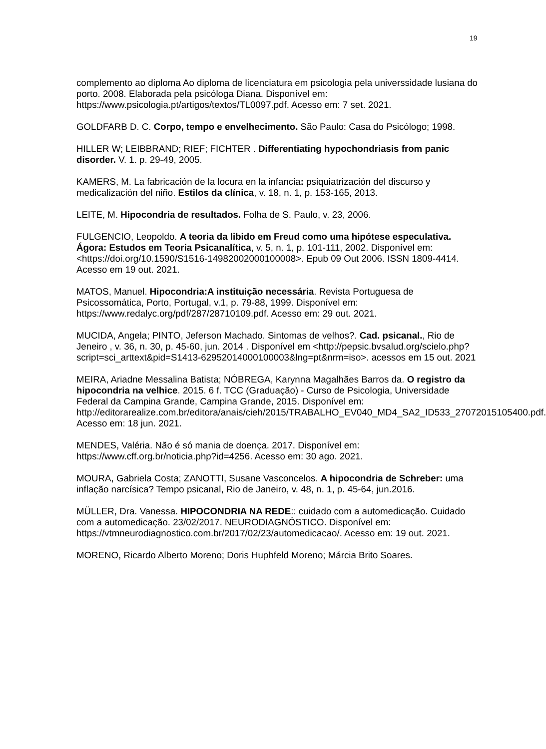19
complemento ao diploma Ao diploma de licenciatura em psicologia pela universsidade lusiana do porto. 2008. Elaborada pela psicóloga Diana. Disponível em: https://www.psicologia.pt/artigos/textos/TL0097.pdf. Acesso em: 7 set. 2021.
GOLDFARB D. C. Corpo, tempo e envelhecimento. São Paulo: Casa do Psicólogo; 1998.
HILLER W; LEIBBRAND; RIEF; FICHTER . Differentiating hypochondriasis from panic disorder. V. 1. p. 29-49, 2005.
KAMERS, M. La fabricación de la locura en la infancia: psiquiatrización del discurso y medicalización del niño. Estilos da clínica, v. 18, n. 1, p. 153-165, 2013.
LEITE, M. Hipocondria de resultados. Folha de S. Paulo, v. 23, 2006.
FULGENCIO, Leopoldo. A teoria da libido em Freud como uma hipótese especulativa. Ágora: Estudos em Teoria Psicanalítica, v. 5, n. 1, p. 101-111, 2002. Disponível em: <https://doi.org/10.1590/S1516-14982002000100008>. Epub 09 Out 2006. ISSN 1809-4414. Acesso em 19 out. 2021.
MATOS, Manuel. Hipocondria:A instituição necessária. Revista Portuguesa de Psicossomática, Porto, Portugal, v.1, p. 79-88, 1999. Disponível em: https://www.redalyc.org/pdf/287/28710109.pdf. Acesso em: 29 out. 2021.
MUCIDA, Angela; PINTO, Jeferson Machado. Sintomas de velhos?. Cad. psicanal., Rio de Jeneiro , v. 36, n. 30, p. 45-60, jun. 2014 . Disponível em <http://pepsic.bvsalud.org/scielo.php?script=sci_arttext&pid=S1413-62952014000100003&lng=pt&nrm=iso>. acessos em 15 out. 2021
MEIRA, Ariadne Messalina Batista; NÓBREGA, Karynna Magalhães Barros da. O registro da hipocondria na velhice. 2015. 6 f. TCC (Graduação) - Curso de Psicologia, Universidade Federal da Campina Grande, Campina Grande, 2015. Disponível em: http://editorarealize.com.br/editora/anais/cieh/2015/TRABALHO_EV040_MD4_SA2_ID533_27072015105400.pdf. Acesso em: 18 jun. 2021.
MENDES, Valéria. Não é só mania de doença. 2017. Disponível em: https://www.cff.org.br/noticia.php?id=4256. Acesso em: 30 ago. 2021.
MOURA, Gabriela Costa; ZANOTTI, Susane Vasconcelos. A hipocondria de Schreber: uma inflação narcísica? Tempo psicanal, Rio de Janeiro, v. 48, n. 1, p. 45-64, jun.2016.
MÜLLER, Dra. Vanessa. HIPOCONDRIA NA REDE:: cuidado com a automedicação. Cuidado com a automedicação. 23/02/2017. NEURODIAGNÓSTICO. Disponível em: https://vtmneurodiagnostico.com.br/2017/02/23/automedicacao/. Acesso em: 19 out. 2021.
MORENO, Ricardo Alberto Moreno; Doris Huphfeld Moreno; Márcia Brito Soares.